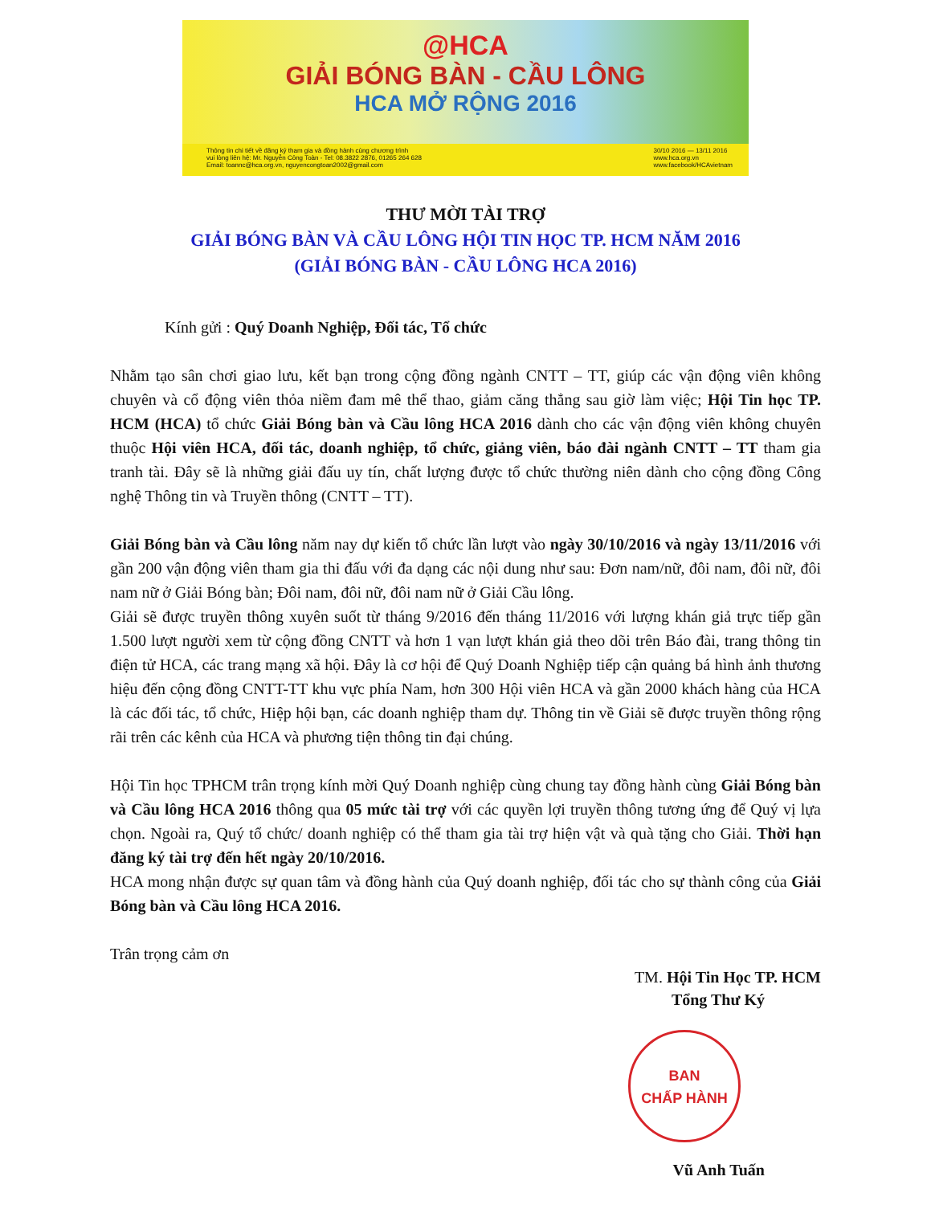@HCA
GIẢI BÓNG BÀN - CẦU LÔNG
HCA MỞ RỘNG 2016
Thông tin chi tiết về đăng ký tham gia và đồng hành cùng chương trình
vui lòng liên hệ: Mr. Nguyễn Công Toàn - Tel: 08.3822 2876, 01265 264 628
Email: toannc@hca.org.vn, nguyencongtoan2002@gmail.com
30/10 2016 — 13/11 2016
www.hca.org.vn
www.facebook/HCAvietnam
THƯ MỜI TÀI TRỢ
GIẢI BÓNG BÀN VÀ CẦU LÔNG HỘI TIN HỌC TP. HCM NĂM 2016
(GIẢI BÓNG BÀN - CẦU LÔNG HCA 2016)
Kính gửi : Quý Doanh Nghiệp, Đối tác, Tổ chức
Nhằm tạo sân chơi giao lưu, kết bạn trong cộng đồng ngành CNTT – TT, giúp các vận động viên không chuyên và cổ động viên thỏa niềm đam mê thể thao, giảm căng thẳng sau giờ làm việc; Hội Tin học TP. HCM (HCA) tổ chức Giải Bóng bàn và Cầu lông HCA 2016 dành cho các vận động viên không chuyên thuộc Hội viên HCA, đối tác, doanh nghiệp, tổ chức, giảng viên, báo đài ngành CNTT – TT tham gia tranh tài. Đây sẽ là những giải đấu uy tín, chất lượng được tổ chức thường niên dành cho cộng đồng Công nghệ Thông tin và Truyền thông (CNTT – TT).
Giải Bóng bàn và Cầu lông năm nay dự kiến tổ chức lần lượt vào ngày 30/10/2016 và ngày 13/11/2016 với gần 200 vận động viên tham gia thi đấu với đa dạng các nội dung như sau: Đơn nam/nữ, đôi nam, đôi nữ, đôi nam nữ ở Giải Bóng bàn; Đôi nam, đôi nữ, đôi nam nữ ở Giải Cầu lông.
Giải sẽ được truyền thông xuyên suốt từ tháng 9/2016 đến tháng 11/2016 với lượng khán giả trực tiếp gần 1.500 lượt người xem từ cộng đồng CNTT và hơn 1 vạn lượt khán giả theo dõi trên Báo đài, trang thông tin điện tử HCA, các trang mạng xã hội. Đây là cơ hội để Quý Doanh Nghiệp tiếp cận quảng bá hình ảnh thương hiệu đến cộng đồng CNTT-TT khu vực phía Nam, hơn 300 Hội viên HCA và gần 2000 khách hàng của HCA là các đối tác, tổ chức, Hiệp hội bạn, các doanh nghiệp tham dự. Thông tin về Giải sẽ được truyền thông rộng rãi trên các kênh của HCA và phương tiện thông tin đại chúng.
Hội Tin học TPHCM trân trọng kính mời Quý Doanh nghiệp cùng chung tay đồng hành cùng Giải Bóng bàn và Cầu lông HCA 2016 thông qua 05 mức tài trợ với các quyền lợi truyền thông tương ứng để Quý vị lựa chọn. Ngoài ra, Quý tổ chức/ doanh nghiệp có thể tham gia tài trợ hiện vật và quà tặng cho Giải. Thời hạn đăng ký tài trợ đến hết ngày 20/10/2016.
HCA mong nhận được sự quan tâm và đồng hành của Quý doanh nghiệp, đối tác cho sự thành công của Giải Bóng bàn và Cầu lông HCA 2016.
Trân trọng cảm ơn
TM. Hội Tin Học TP. HCM
Tổng Thư Ký
BAN
CHẤP HÀNH
Vũ Anh Tuấn